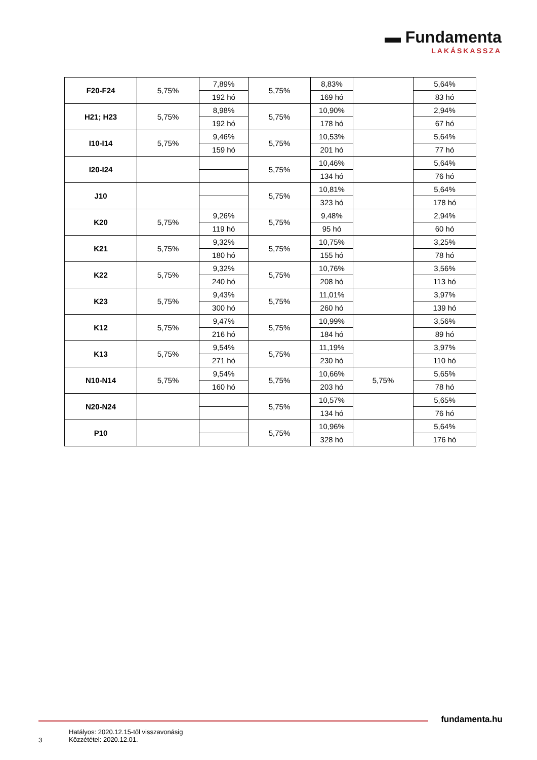▬ Fundamenta
LAKÁSKASSZA
| F20-F24 | 5,75% | 7,89% | 5,75% | 8,83% | | 5,64% |
| | | 192 hó | | 169 hó | | 83 hó |
| H21; H23 | 5,75% | 8,98% | 5,75% | 10,90% | | 2,94% |
| | | 192 hó | | 178 hó | | 67 hó |
| I10-I14 | 5,75% | 9,46% | 5,75% | 10,53% | | 5,64% |
| | | 159 hó | | 201 hó | | 77 hó |
| I20-I24 | | | 5,75% | 10,46% | | 5,64% |
| | | | | 134 hó | | 76 hó |
| J10 | | | 5,75% | 10,81% | | 5,64% |
| | | | | 323 hó | | 178 hó |
| K20 | 5,75% | 9,26% | 5,75% | 9,48% | | 2,94% |
| | | 119 hó | | 95 hó | | 60 hó |
| K21 | 5,75% | 9,32% | 5,75% | 10,75% | | 3,25% |
| | | 180 hó | | 155 hó | | 78 hó |
| K22 | 5,75% | 9,32% | 5,75% | 10,76% | | 3,56% |
| | | 240 hó | | 208 hó | | 113 hó |
| K23 | 5,75% | 9,43% | 5,75% | 11,01% | | 3,97% |
| | | 300 hó | | 260 hó | | 139 hó |
| K12 | 5,75% | 9,47% | 5,75% | 10,99% | | 3,56% |
| | | 216 hó | | 184 hó | | 89 hó |
| K13 | 5,75% | 9,54% | 5,75% | 11,19% | | 3,97% |
| | | 271 hó | | 230 hó | | 110 hó |
| N10-N14 | 5,75% | 9,54% | 5,75% | 10,66% | 5,75% | 5,65% |
| | | 160 hó | | 203 hó | | 78 hó |
| N20-N24 | | | 5,75% | 10,57% | | 5,65% |
| | | | | 134 hó | | 76 hó |
| P10 | | | 5,75% | 10,96% | | 5,64% |
| | | | | 328 hó | | 176 hó |
fundamenta.hu
3
Hatályos: 2020.12.15-től visszavonásig
Közzététel: 2020.12.01.